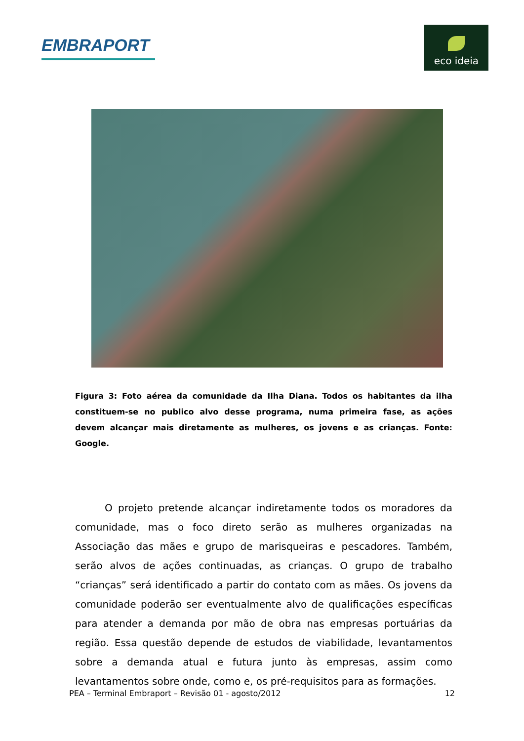EMBRAPORT
eco ideia
Figura 3: Foto aérea da comunidade da Ilha Diana. Todos os habitantes da ilha constituem-se no publico alvo desse programa, numa primeira fase, as ações devem alcançar mais diretamente as mulheres, os jovens e as crianças. Fonte: Google.
   O projeto pretende alcançar indiretamente todos os moradores da comunidade, mas o foco direto serão as mulheres organizadas na Associação das mães e grupo de marisqueiras e pescadores. Também, serão alvos de ações continuadas, as crianças. O grupo de trabalho “crianças” será identificado a partir do contato com as mães. Os jovens da comunidade poderão ser eventualmente alvo de qualificações específicas para atender a demanda por mão de obra nas empresas portuárias da região. Essa questão depende de estudos de viabilidade, levantamentos sobre a demanda atual e futura junto às empresas, assim como levantamentos sobre onde, como e, os pré-requisitos para as formações.
PEA – Terminal Embraport – Revisão 01 - agosto/2012 12